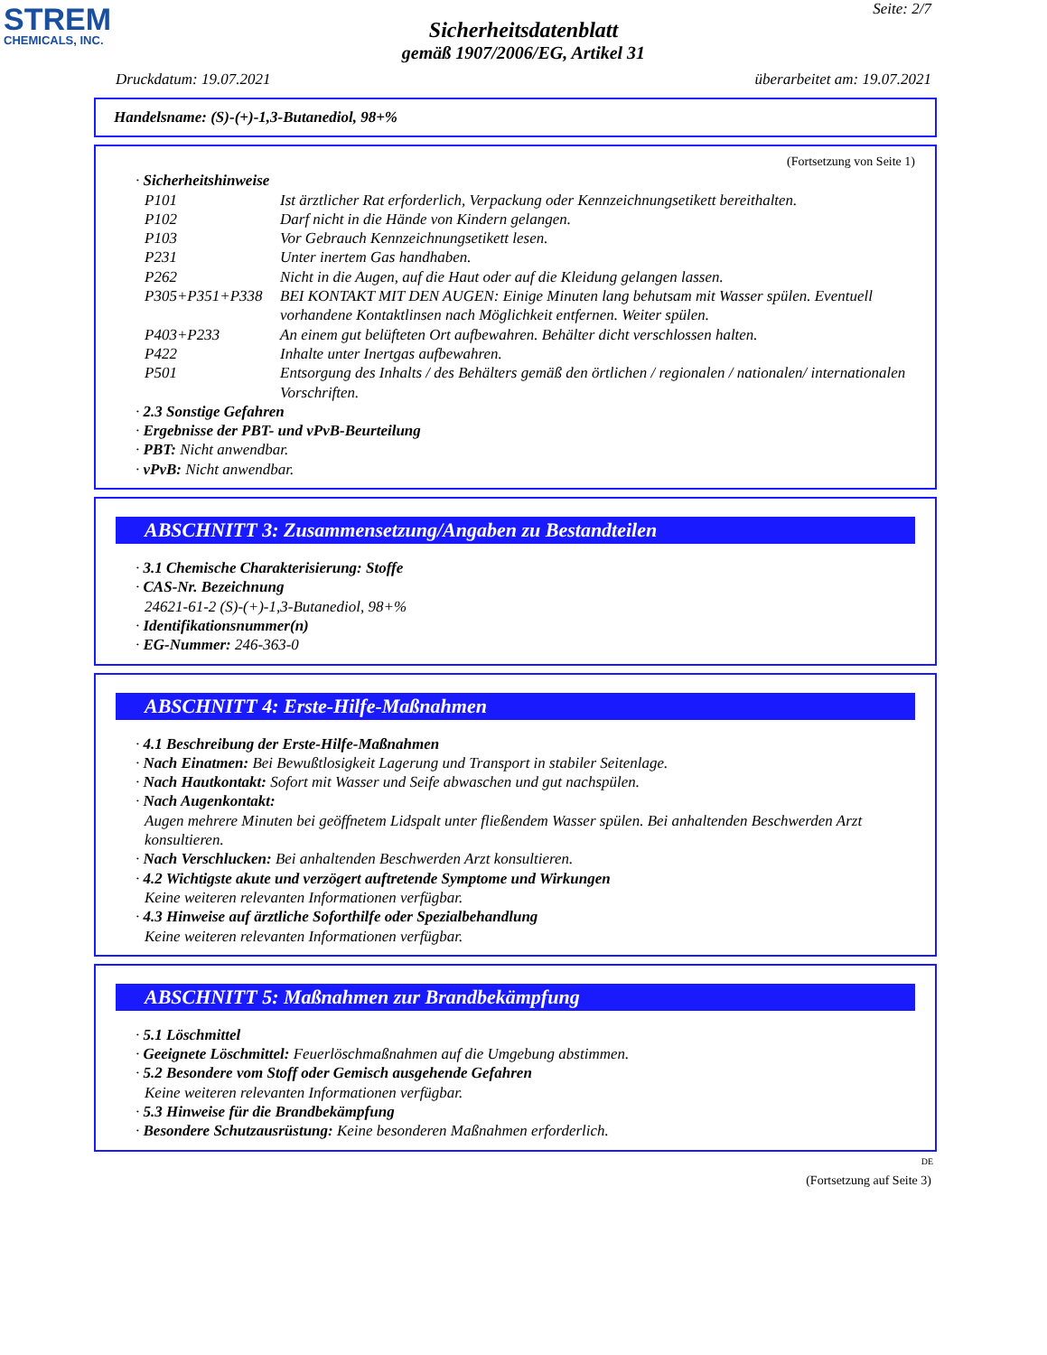STREM
CHEMICALS, INC.
Seite: 2/7
Sicherheitsdatenblatt
gemäß 1907/2006/EG, Artikel 31
Druckdatum: 19.07.2021 überarbeitet am: 19.07.2021
Handelsname: (S)-(+)-1,3-Butanediol, 98+%
(Fortsetzung von Seite 1)
· Sicherheitshinweise
| P101 | Ist ärztlicher Rat erforderlich, Verpackung oder Kennzeichnungsetikett bereithalten. |
| P102 | Darf nicht in die Hände von Kindern gelangen. |
| P103 | Vor Gebrauch Kennzeichnungsetikett lesen. |
| P231 | Unter inertem Gas handhaben. |
| P262 | Nicht in die Augen, auf die Haut oder auf die Kleidung gelangen lassen. |
| P305+P351+P338 | BEI KONTAKT MIT DEN AUGEN: Einige Minuten lang behutsam mit Wasser spülen. Eventuell vorhandene Kontaktlinsen nach Möglichkeit entfernen. Weiter spülen. |
| P403+P233 | An einem gut belüfteten Ort aufbewahren. Behälter dicht verschlossen halten. |
| P422 | Inhalte unter Inertgas aufbewahren. |
| P501 | Entsorgung des Inhalts / des Behälters gemäß den örtlichen / regionalen / nationalen/ internationalen Vorschriften. |
· 2.3 Sonstige Gefahren
· Ergebnisse der PBT- und vPvB-Beurteilung
· PBT: Nicht anwendbar.
· vPvB: Nicht anwendbar.
ABSCHNITT 3: Zusammensetzung/Angaben zu Bestandteilen
· 3.1 Chemische Charakterisierung: Stoffe
· CAS-Nr. Bezeichnung
24621-61-2 (S)-(+)-1,3-Butanediol, 98+%
· Identifikationsnummer(n)
· EG-Nummer: 246-363-0
ABSCHNITT 4: Erste-Hilfe-Maßnahmen
· 4.1 Beschreibung der Erste-Hilfe-Maßnahmen
· Nach Einatmen: Bei Bewußtlosigkeit Lagerung und Transport in stabiler Seitenlage.
· Nach Hautkontakt: Sofort mit Wasser und Seife abwaschen und gut nachspülen.
· Nach Augenkontakt:
Augen mehrere Minuten bei geöffnetem Lidspalt unter fließendem Wasser spülen. Bei anhaltenden Beschwerden Arzt konsultieren.
· Nach Verschlucken: Bei anhaltenden Beschwerden Arzt konsultieren.
· 4.2 Wichtigste akute und verzögert auftretende Symptome und Wirkungen
Keine weiteren relevanten Informationen verfügbar.
· 4.3 Hinweise auf ärztliche Soforthilfe oder Spezialbehandlung
Keine weiteren relevanten Informationen verfügbar.
ABSCHNITT 5: Maßnahmen zur Brandbekämpfung
· 5.1 Löschmittel
· Geeignete Löschmittel: Feuerlöschmaßnahmen auf die Umgebung abstimmen.
· 5.2 Besondere vom Stoff oder Gemisch ausgehende Gefahren
Keine weiteren relevanten Informationen verfügbar.
· 5.3 Hinweise für die Brandbekämpfung
· Besondere Schutzausrüstung: Keine besonderen Maßnahmen erforderlich.
DE
(Fortsetzung auf Seite 3)